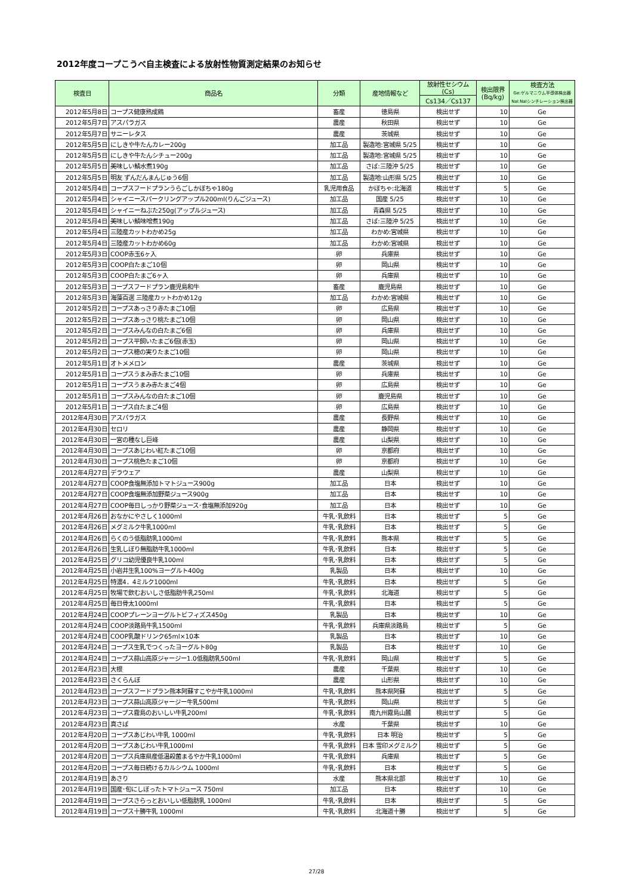2012年度コープこうべ自主検査による放射性物質測定結果のお知らせ
| 検査日 | 商品名 | 分類 | 産地情報など | 放射性セシウム (Cs) | 検出限界 (Bq/kg) | 検査方法 Ge:ゲルマニウム半導体検出器NaI:NaIシンチレーション検出器 |
| --- | --- | --- | --- | --- | --- | --- |
| | | | | Cs134／Cs137 | | |
| 2012年5月8日 | コープス健康熟成鶏 | 畜産 | 徳島県 | 検出せず | 10 | Ge |
| 2012年5月7日 | アスパラガス | 農産 | 秋田県 | 検出せず | 10 | Ge |
| 2012年5月7日 | サニーレタス | 農産 | 茨城県 | 検出せず | 10 | Ge |
| 2012年5月5日 | にしきや牛たんカレー200g | 加工品 | 製造地:宮城県 5/25 | 検出せず | 10 | Ge |
| 2012年5月5日 | にしきや牛たんシチュー200g | 加工品 | 製造地:宮城県 5/25 | 検出せず | 10 | Ge |
| 2012年5月5日 | 美味しい鯖水煮190g | 加工品 | さば:三陸沖 5/25 | 検出せず | 10 | Ge |
| 2012年5月5日 | 明友 ずんだんまんじゅう6個 | 加工品 | 製造地:山形県 5/25 | 検出せず | 10 | Ge |
| 2012年5月4日 | コープスフードプランうらごしかぼちゃ180g | 乳児用食品 | かぼちゃ:北海道 | 検出せず | 5 | Ge |
| 2012年5月4日 | シャイニースパークリングアップル200ml(りんごジュース) | 加工品 | 国産 5/25 | 検出せず | 10 | Ge |
| 2012年5月4日 | シャイニーねぶた250g(アップルジュース) | 加工品 | 青森県 5/25 | 検出せず | 10 | Ge |
| 2012年5月4日 | 美味しい鯖味噌煮190g | 加工品 | さば:三陸沖 5/25 | 検出せず | 10 | Ge |
| 2012年5月4日 | 三陸産カットわかめ25g | 加工品 | わかめ:宮城県 | 検出せず | 10 | Ge |
| 2012年5月4日 | 三陸産カットわかめ60g | 加工品 | わかめ:宮城県 | 検出せず | 10 | Ge |
| 2012年5月3日 | COOP赤玉6ヶ入 | 卵 | 兵庫県 | 検出せず | 10 | Ge |
| 2012年5月3日 | COOP白たまご10個 | 卵 | 岡山県 | 検出せず | 10 | Ge |
| 2012年5月3日 | COOP白たまご6ヶ入 | 卵 | 兵庫県 | 検出せず | 10 | Ge |
| 2012年5月3日 | コープスフードプラン鹿児島和牛 | 畜産 | 鹿児島県 | 検出せず | 10 | Ge |
| 2012年5月3日 | 海藻百選 三陸産カットわかめ12g | 加工品 | わかめ:宮城県 | 検出せず | 10 | Ge |
| 2012年5月2日 | コープスあっさり赤たまご10個 | 卵 | 広島県 | 検出せず | 10 | Ge |
| 2012年5月2日 | コープスあっさり桃たまご10個 | 卵 | 岡山県 | 検出せず | 10 | Ge |
| 2012年5月2日 | コープスみんなの白たまご6個 | 卵 | 兵庫県 | 検出せず | 10 | Ge |
| 2012年5月2日 | コープス平飼いたまご6個(赤玉) | 卵 | 岡山県 | 検出せず | 10 | Ge |
| 2012年5月2日 | コープス穂の実りたまご10個 | 卵 | 岡山県 | 検出せず | 10 | Ge |
| 2012年5月1日 | オトメメロン | 農産 | 茨城県 | 検出せず | 10 | Ge |
| 2012年5月1日 | コープスうまみ赤たまご10個 | 卵 | 兵庫県 | 検出せず | 10 | Ge |
| 2012年5月1日 | コープスうまみ赤たまご4個 | 卵 | 広島県 | 検出せず | 10 | Ge |
| 2012年5月1日 | コープスみんなの白たまご10個 | 卵 | 鹿児島県 | 検出せず | 10 | Ge |
| 2012年5月1日 | コープス白たまご4個 | 卵 | 広島県 | 検出せず | 10 | Ge |
| 2012年4月30日 | アスパラガス | 農産 | 長野県 | 検出せず | 10 | Ge |
| 2012年4月30日 | セロリ | 農産 | 静岡県 | 検出せず | 10 | Ge |
| 2012年4月30日 | 一宮の種なし巨峰 | 農産 | 山梨県 | 検出せず | 10 | Ge |
| 2012年4月30日 | コープスあじわい紅たまご10個 | 卵 | 京都府 | 検出せず | 10 | Ge |
| 2012年4月30日 | コープス桃色たまご10個 | 卵 | 京都府 | 検出せず | 10 | Ge |
| 2012年4月27日 | デラウェア | 農産 | 山梨県 | 検出せず | 10 | Ge |
| 2012年4月27日 | COOP食塩無添加トマトジュース900g | 加工品 | 日本 | 検出せず | 10 | Ge |
| 2012年4月27日 | COOP食塩無添加野菜ジュース900g | 加工品 | 日本 | 検出せず | 10 | Ge |
| 2012年4月27日 | COOP毎日しっかり野菜ジュース･食塩無添加920g | 加工品 | 日本 | 検出せず | 10 | Ge |
| 2012年4月26日 | おなかにやさしく1000ml | 牛乳･乳飲料 | 日本 | 検出せず | 5 | Ge |
| 2012年4月26日 | メグミルク牛乳1000ml | 牛乳･乳飲料 | 日本 | 検出せず | 5 | Ge |
| 2012年4月26日 | らくのう低脂肪乳1000ml | 牛乳･乳飲料 | 熊本県 | 検出せず | 5 | Ge |
| 2012年4月26日 | 生乳しぼり無脂肪牛乳1000ml | 牛乳･乳飲料 | 日本 | 検出せず | 5 | Ge |
| 2012年4月25日 | グリコ幼児優良牛乳100ml | 牛乳･乳飲料 | 日本 | 検出せず | 5 | Ge |
| 2012年4月25日 | 小岩井生乳100%ヨーグルト400g | 乳製品 | 日本 | 検出せず | 10 | Ge |
| 2012年4月25日 | 特濃4．4ミルク1000ml | 牛乳･乳飲料 | 日本 | 検出せず | 5 | Ge |
| 2012年4月25日 | 牧場で飲むおいしさ低脂肪牛乳250ml | 牛乳･乳飲料 | 北海道 | 検出せず | 5 | Ge |
| 2012年4月25日 | 毎日骨太1000ml | 牛乳･乳飲料 | 日本 | 検出せず | 5 | Ge |
| 2012年4月24日 | COOPプレーンヨーグルトビフィズス450g | 乳製品 | 日本 | 検出せず | 10 | Ge |
| 2012年4月24日 | COOP淡路島牛乳1500ml | 牛乳･乳飲料 | 兵庫県淡路島 | 検出せず | 5 | Ge |
| 2012年4月24日 | COOP乳酸ドリンク65ml×10本 | 乳製品 | 日本 | 検出せず | 10 | Ge |
| 2012年4月24日 | コープス生乳でつくったヨーグルト80g | 乳製品 | 日本 | 検出せず | 10 | Ge |
| 2012年4月24日 | コープス蒜山高原ジャージー1.0低脂肪乳500ml | 牛乳･乳飲料 | 岡山県 | 検出せず | 5 | Ge |
| 2012年4月23日 | 大根 | 農産 | 千葉県 | 検出せず | 10 | Ge |
| 2012年4月23日 | さくらんぼ | 農産 | 山形県 | 検出せず | 10 | Ge |
| 2012年4月23日 | コープスフードプラン熊本阿蘇すこやか牛乳1000ml | 牛乳･乳飲料 | 熊本県阿蘇 | 検出せず | 5 | Ge |
| 2012年4月23日 | コープス蒜山高原ジャージー牛乳500ml | 牛乳･乳飲料 | 岡山県 | 検出せず | 5 | Ge |
| 2012年4月23日 | コープス霧島のおいしい牛乳200ml | 牛乳･乳飲料 | 南九州霧島山麓 | 検出せず | 5 | Ge |
| 2012年4月23日 | 真さば | 水産 | 千葉県 | 検出せず | 10 | Ge |
| 2012年4月20日 | コープスあじわい牛乳 1000ml | 牛乳･乳飲料 | 日本 明治 | 検出せず | 5 | Ge |
| 2012年4月20日 | コープスあじわい牛乳1000ml | 牛乳･乳飲料 | 日本 雪印メグミルク | 検出せず | 5 | Ge |
| 2012年4月20日 | コープス兵庫県産低温殺菌まるやか牛乳1000ml | 牛乳･乳飲料 | 兵庫県 | 検出せず | 5 | Ge |
| 2012年4月20日 | コープス毎日続けるカルシウム 1000ml | 牛乳･乳飲料 | 日本 | 検出せず | 5 | Ge |
| 2012年4月19日 | あさり | 水産 | 熊本県北部 | 検出せず | 10 | Ge |
| 2012年4月19日 | 国産･旬にしぼったトマトジュース 750ml | 加工品 | 日本 | 検出せず | 10 | Ge |
| 2012年4月19日 | コープスさらっとおいしい低脂肪乳 1000ml | 牛乳･乳飲料 | 日本 | 検出せず | 5 | Ge |
| 2012年4月19日 | コープス十勝牛乳 1000ml | 牛乳･乳飲料 | 北海道十勝 | 検出せず | 5 | Ge |
27/28